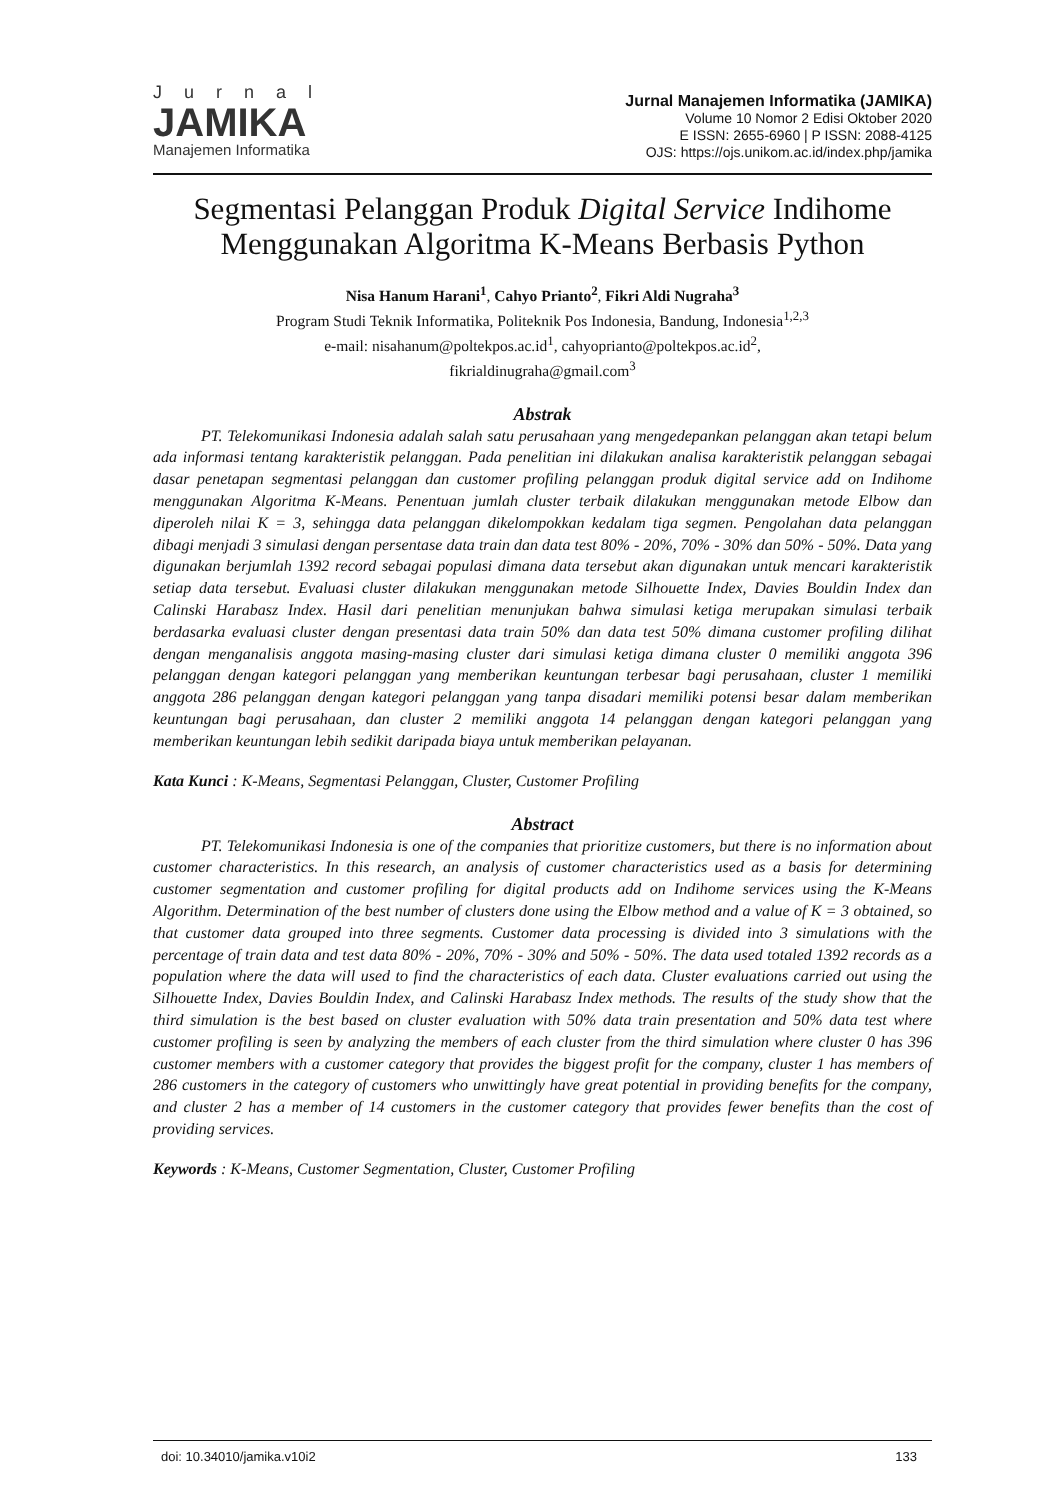Jurnal
JAMIKA
Manajemen Informatika
Jurnal Manajemen Informatika (JAMIKA)
Volume 10 Nomor 2 Edisi Oktober 2020
E ISSN: 2655-6960 | P ISSN: 2088-4125
OJS: https://ojs.unikom.ac.id/index.php/jamika
Segmentasi Pelanggan Produk Digital Service Indihome Menggunakan Algoritma K-Means Berbasis Python
Nisa Hanum Harani<sup>1</sup>, Cahyo Prianto<sup>2</sup>, Fikri Aldi Nugraha<sup>3</sup>
Program Studi Teknik Informatika, Politeknik Pos Indonesia, Bandung, Indonesia<sup>1,2,3</sup>
e-mail: nisahanum@poltekpos.ac.id<sup>1</sup>, cahyoprianto@poltekpos.ac.id<sup>2</sup>,
fikrialdinugraha@gmail.com<sup>3</sup>
Abstrak
PT. Telekomunikasi Indonesia adalah salah satu perusahaan yang mengedepankan pelanggan akan tetapi belum ada informasi tentang karakteristik pelanggan. Pada penelitian ini dilakukan analisa karakteristik pelanggan sebagai dasar penetapan segmentasi pelanggan dan customer profiling pelanggan produk digital service add on Indihome menggunakan Algoritma K-Means. Penentuan jumlah cluster terbaik dilakukan menggunakan metode Elbow dan diperoleh nilai K = 3, sehingga data pelanggan dikelompokkan kedalam tiga segmen. Pengolahan data pelanggan dibagi menjadi 3 simulasi dengan persentase data train dan data test 80% - 20%, 70% - 30% dan 50% - 50%. Data yang digunakan berjumlah 1392 record sebagai populasi dimana data tersebut akan digunakan untuk mencari karakteristik setiap data tersebut. Evaluasi cluster dilakukan menggunakan metode Silhouette Index, Davies Bouldin Index dan Calinski Harabasz Index. Hasil dari penelitian menunjukan bahwa simulasi ketiga merupakan simulasi terbaik berdasarka evaluasi cluster dengan presentasi data train 50% dan data test 50% dimana customer profiling dilihat dengan menganalisis anggota masing-masing cluster dari simulasi ketiga dimana cluster 0 memiliki anggota 396 pelanggan dengan kategori pelanggan yang memberikan keuntungan terbesar bagi perusahaan, cluster 1 memiliki anggota 286 pelanggan dengan kategori pelanggan yang tanpa disadari memiliki potensi besar dalam memberikan keuntungan bagi perusahaan, dan cluster 2 memiliki anggota 14 pelanggan dengan kategori pelanggan yang memberikan keuntungan lebih sedikit daripada biaya untuk memberikan pelayanan.
Kata Kunci : K-Means, Segmentasi Pelanggan, Cluster, Customer Profiling
Abstract
PT. Telekomunikasi Indonesia is one of the companies that prioritize customers, but there is no information about customer characteristics. In this research, an analysis of customer characteristics used as a basis for determining customer segmentation and customer profiling for digital products add on Indihome services using the K-Means Algorithm. Determination of the best number of clusters done using the Elbow method and a value of K = 3 obtained, so that customer data grouped into three segments. Customer data processing is divided into 3 simulations with the percentage of train data and test data 80% - 20%, 70% - 30% and 50% - 50%. The data used totaled 1392 records as a population where the data will used to find the characteristics of each data. Cluster evaluations carried out using the Silhouette Index, Davies Bouldin Index, and Calinski Harabasz Index methods. The results of the study show that the third simulation is the best based on cluster evaluation with 50% data train presentation and 50% data test where customer profiling is seen by analyzing the members of each cluster from the third simulation where cluster 0 has 396 customer members with a customer category that provides the biggest profit for the company, cluster 1 has members of 286 customers in the category of customers who unwittingly have great potential in providing benefits for the company, and cluster 2 has a member of 14 customers in the customer category that provides fewer benefits than the cost of providing services.
Keywords : K-Means, Customer Segmentation, Cluster, Customer Profiling
doi: 10.34010/jamika.v10i2 133